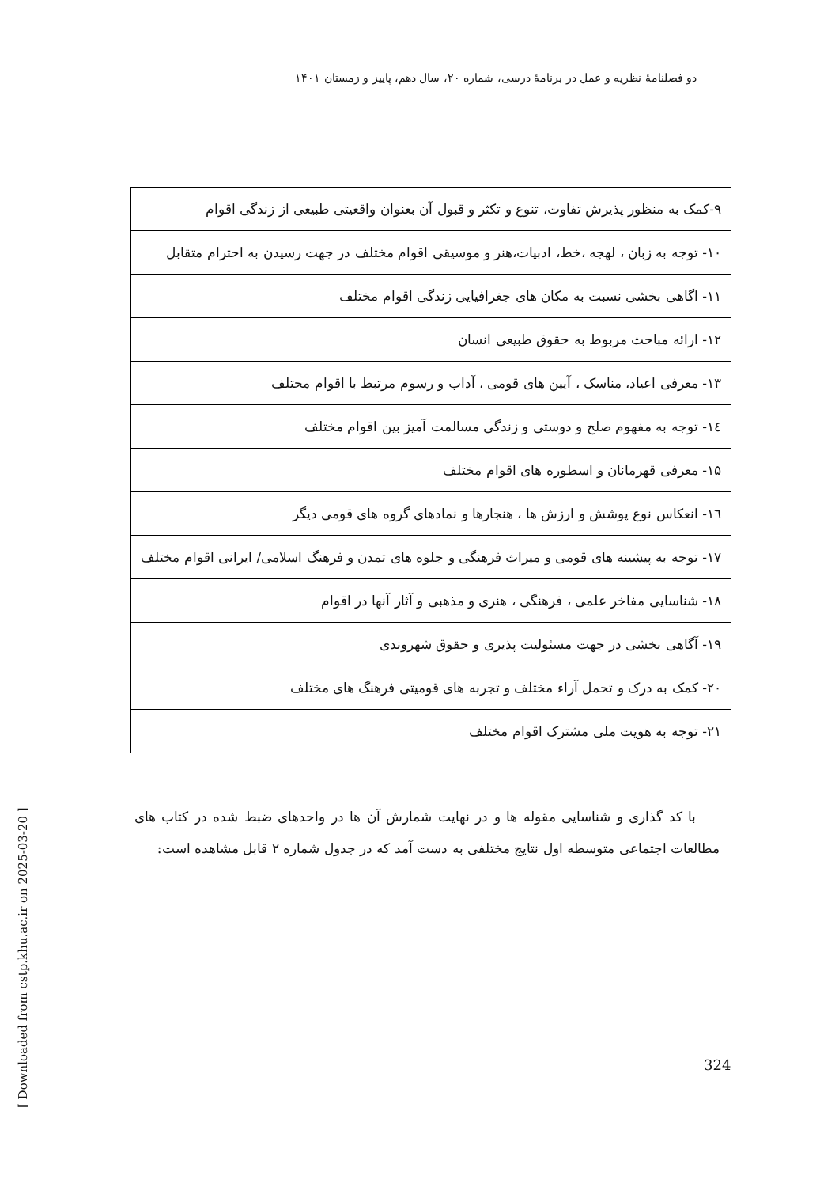دو فصلنامهٔ نظریه و عمل در برنامهٔ درسی، شماره ۲۰، سال دهم، پاییز و زمستان ۱۴۰۱
| ۹-کمک به منظور پذیرش تفاوت، تنوع و تکثر و قبول آن بعنوان واقعیتی طبیعی از زندگی اقوام |
| ۱۰- توجه به زبان ، لهجه ،خط، ادبیات،هنر و موسیقی اقوام مختلف در جهت رسیدن به احترام متقابل |
| ۱۱- اگاهی بخشی نسبت به مکان های جغرافیایی زندگی اقوام مختلف |
| ۱۲- ارائه مباحث مربوط به حقوق طبیعی انسان |
| ۱۳- معرفی اعیاد، مناسک ، آیین های قومی ، آداب و رسوم مرتبط با اقوام محتلف |
| ۱٤- توجه به مفهوم صلح و دوستی و زندگی مسالمت آمیز بین اقوام مختلف |
| ۱۵- معرفی قهرمانان و اسطوره های اقوام مختلف |
| ۱٦- انعکاس نوع پوشش و ارزش ها ، هنجارها و نمادهای گروه های قومی دیگر |
| ۱۷- توجه به پیشینه های قومی و میراث فرهنگی و جلوه های تمدن و فرهنگ اسلامی/ ایرانی اقوام مختلف |
| ۱۸- شناسایی مفاخر علمی ، فرهنگی ، هنری و مذهبی و آثار آنها در اقوام |
| ۱۹- آگاهی بخشی در جهت مسئولیت پذیری و حقوق شهروندی |
| ۲۰- کمک به درک و تحمل آراء مختلف و تجربه های قومیتی فرهنگ های مختلف |
| ۲۱- توجه به هویت ملی مشترک اقوام مختلف |
با کد گذاری و شناسایی مقوله ها و در نهایت شمارش آن ها در واحدهای ضبط شده در کتاب های مطالعات اجتماعی متوسطه اول نتایج مختلفی به دست آمد که در جدول شماره ۲ قابل مشاهده است:
[ Downloaded from cstp.khu.ac.ir on 2025-03-20 ]
324